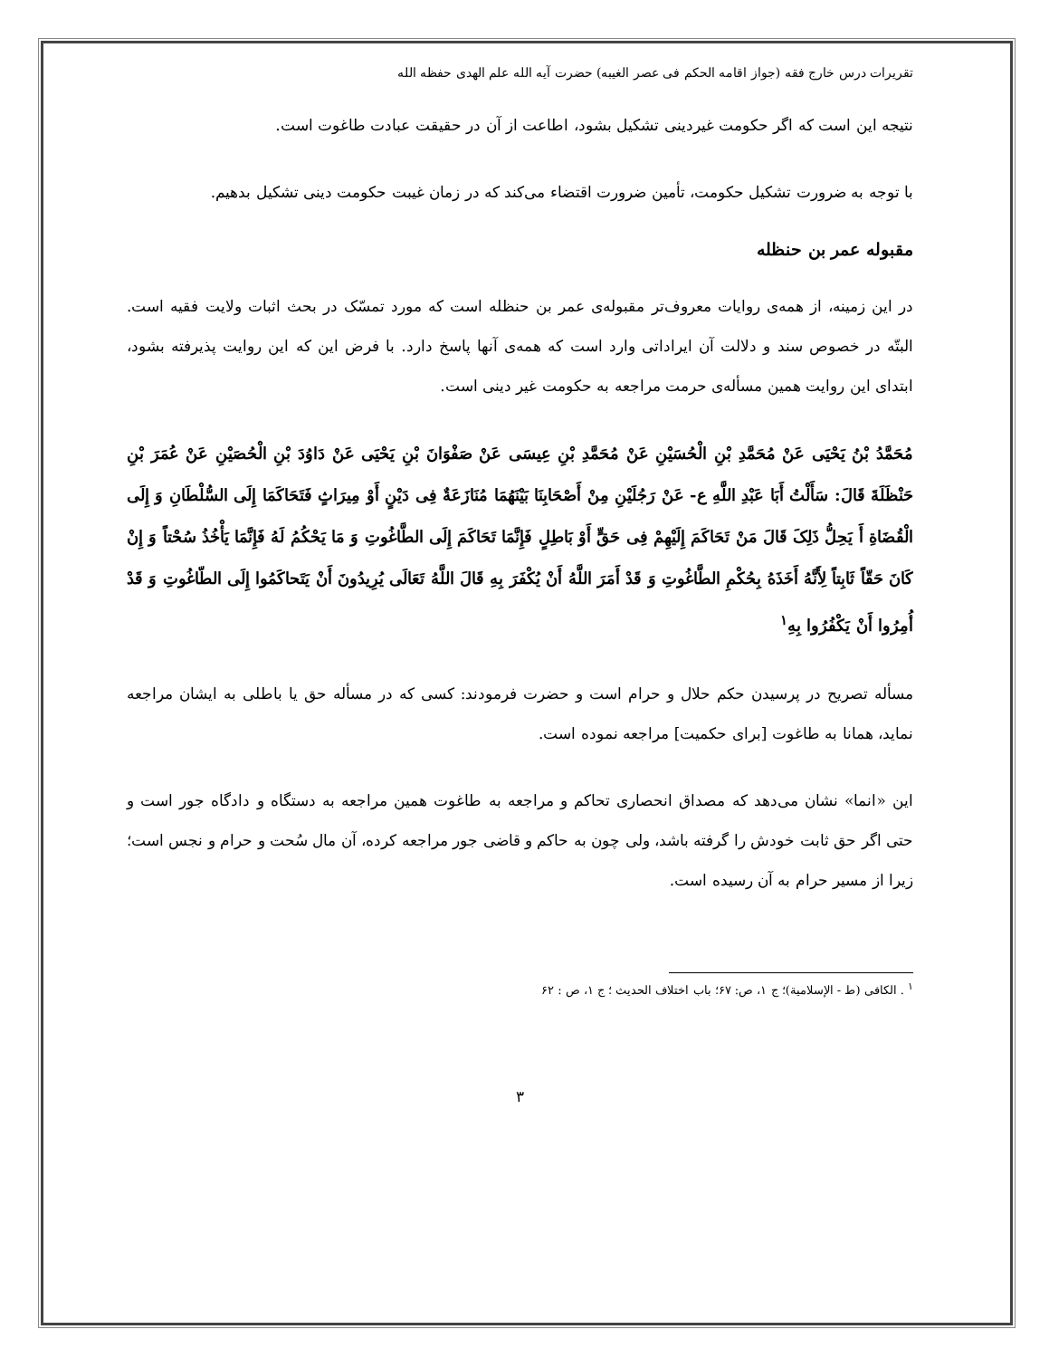تقریرات درس خارج فقه (جواز اقامه الحکم فی عصر الغیبه) حضرت آیه الله علم الهدی حفظه الله
نتیجه این است که اگر حکومت غیردینی تشکیل بشود، اطاعت از آن در حقیقت عبادت طاغوت است.
با توجه به ضرورت تشکیل حکومت، تأمین ضرورت اقتضاء می‌کند که در زمان غیبت حکومت دینی تشکیل بدهیم.
مقبوله عمر بن حنظله
در این زمینه، از همه‌ی روایات معروف‌تر مقبوله‌ی عمر بن حنظله است که مورد تمسّک در بحث اثبات ولایت فقیه است. البتّه در خصوص سند و دلالت آن ایراداتی وارد است که همه‌ی آنها پاسخ دارد. با فرض این که این روایت پذیرفته بشود، ابتدای این روایت همین مسأله‌ی حرمت مراجعه به حکومت غیر دینی است.
مُحَمَّدُ بْنُ یَحْیَی عَنْ مُحَمَّدِ بْنِ الْحُسَیْنِ عَنْ مُحَمَّدِ بْنِ عِیسَی عَنْ صَفْوَانَ بْنِ یَحْیَی عَنْ دَاوُدَ بْنِ الْحُصَیْنِ عَنْ عُمَرَ بْنِ حَنْظَلَةَ قَالَ: سَأَلْتُ أَبَا عَبْدِ اللَّهِ ع- عَنْ رَجُلَیْنِ مِنْ أَصْحَابِنَا بَیْنَهُمَا مُنَازَعَةٌ فِی دَیْنٍ أَوْ مِیرَاثٍ فَتَحَاکَمَا إِلَی السُّلْطَانِ وَ إِلَی الْقُضَاةِ أَ یَحِلُّ ذَلِکَ قَالَ مَنْ تَحَاکَمَ إِلَیْهِمْ فِی حَقٍّ أَوْ بَاطِلٍ فَإِنَّمَا تَحَاکَمَ إِلَی الطَّاغُوتِ وَ مَا یَحْکُمُ لَهُ فَإِنَّمَا یَأْخُذُ سُحْتاً وَ إِنْ کَانَ حَقّاً ثَابِتاً لِأَنَّهُ أَخَذَهُ بِحُکْمِ الطَّاغُوتِ وَ قَدْ أَمَرَ اللَّهُ أَنْ یُکْفَرَ بِهِ قَالَ اللَّهُ تَعَالَی یُرِیدُونَ أَنْ یَتَحاکَمُوا إِلَی الطّاغُوتِ وَ قَدْ أُمِرُوا أَنْ یَکْفُرُوا بِهِ<sup>۱</sup>
مسأله تصریح در پرسیدن حکم حلال و حرام است و حضرت فرمودند: کسی که در مسأله حق یا باطلی به ایشان مراجعه نماید، همانا به طاغوت [برای حکمیت] مراجعه نموده است.
این «انما» نشان می‌دهد که مصداق انحصاری تحاکم و مراجعه به طاغوت همین مراجعه به دستگاه و دادگاه جور است و حتی اگر حق ثابت خودش را گرفته باشد، ولی چون به حاکم و قاضی جور مراجعه کرده، آن مال سُحت و حرام و نجس است؛ زیرا از مسیر حرام به آن رسیده است.
<sup>۱</sup> . الکافی (ط - الإسلامیة)؛ ج ۱، ص: ۶۷؛ باب اختلاف الحدیث ؛ ج ۱، ص : ۶۲
۳